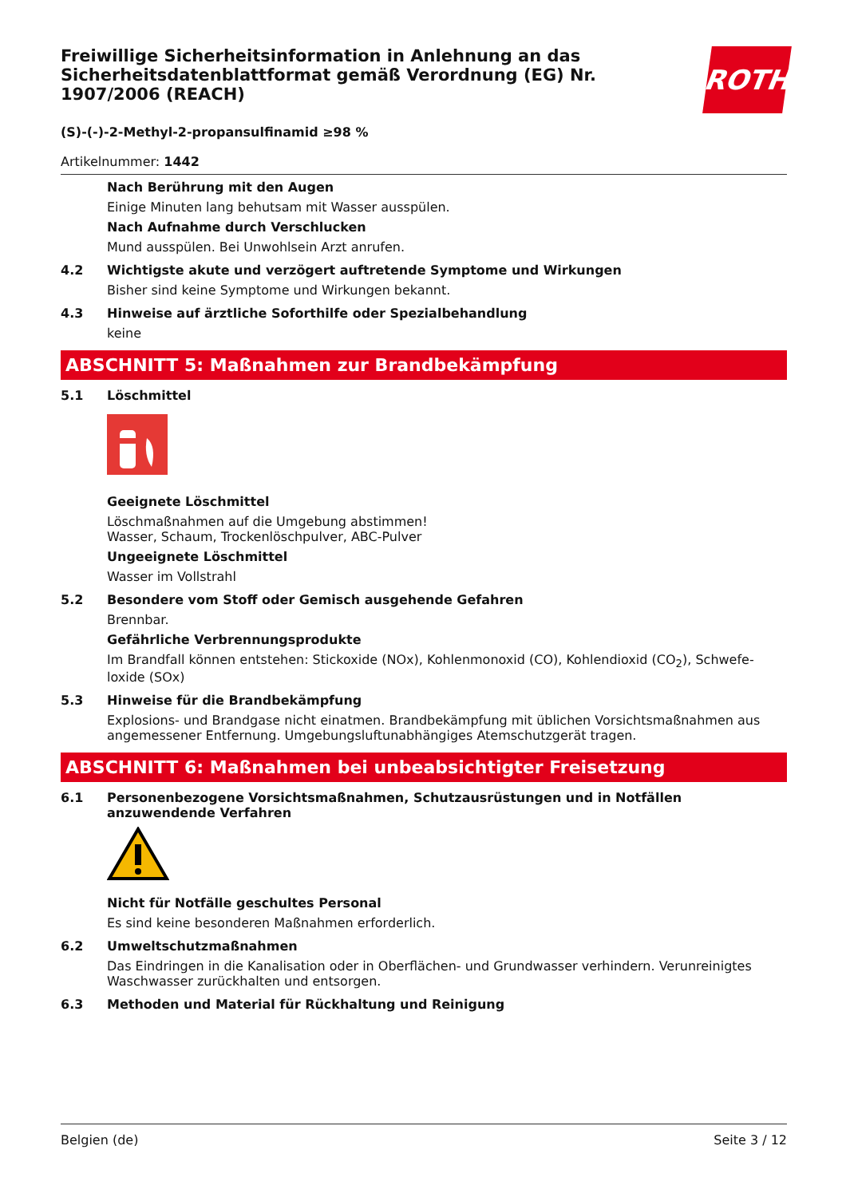ROTH
Freiwillige Sicherheitsinformation in Anlehnung an das Sicherheitsdatenblattformat gemäß Verordnung (EG) Nr. 1907/2006 (REACH)
(S)-(-)-2-Methyl-2-propansulfinamid ≥98 %
Artikelnummer: 1442
Nach Berührung mit den Augen
Einige Minuten lang behutsam mit Wasser ausspülen.
Nach Aufnahme durch Verschlucken
Mund ausspülen. Bei Unwohlsein Arzt anrufen.
4.2 Wichtigste akute und verzögert auftretende Symptome und Wirkungen
Bisher sind keine Symptome und Wirkungen bekannt.
4.3 Hinweise auf ärztliche Soforthilfe oder Spezialbehandlung
keine
ABSCHNITT 5: Maßnahmen zur Brandbekämpfung
5.1 Löschmittel
Geeignete Löschmittel
Löschmaßnahmen auf die Umgebung abstimmen!
Wasser, Schaum, Trockenlöschpulver, ABC-Pulver
Ungeeignete Löschmittel
Wasser im Vollstrahl
5.2 Besondere vom Stoff oder Gemisch ausgehende Gefahren
Brennbar.
Gefährliche Verbrennungsprodukte
Im Brandfall können entstehen: Stickoxide (NOx), Kohlenmonoxid (CO), Kohlendioxid (CO<sub>2</sub>), Schwefe­loxide (SOx)
5.3 Hinweise für die Brandbekämpfung
Explosions- und Brandgase nicht einatmen. Brandbekämpfung mit üblichen Vorsichtsmaßnahmen aus angemessener Entfernung. Umgebungsluftunabhängiges Atemschutzgerät tragen.
ABSCHNITT 6: Maßnahmen bei unbeabsichtigter Freisetzung
6.1 Personenbezogene Vorsichtsmaßnahmen, Schutzausrüstungen und in Notfällen anzuwendende Verfahren
Nicht für Notfälle geschultes Personal
Es sind keine besonderen Maßnahmen erforderlich.
6.2 Umweltschutzmaßnahmen
Das Eindringen in die Kanalisation oder in Oberflächen- und Grundwasser verhindern. Verunreinigtes Waschwasser zurückhalten und entsorgen.
6.3 Methoden und Material für Rückhaltung und Reinigung
Belgien (de) Seite 3 / 12